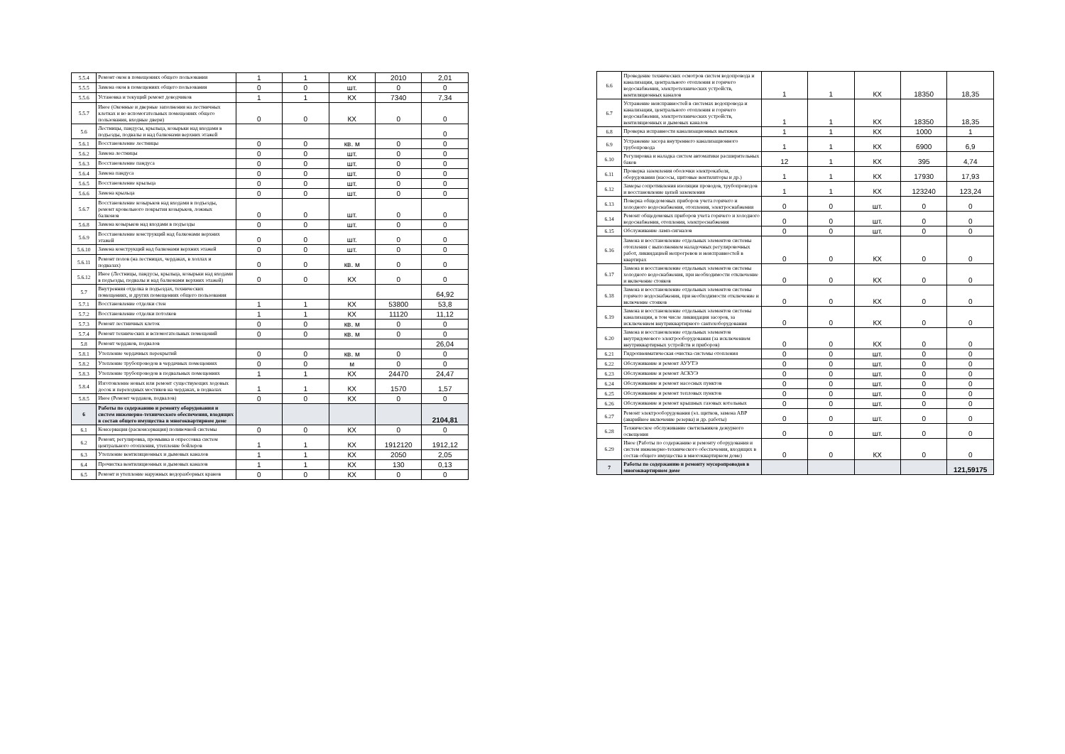| 5.5.4 | Ремонт окон в помещениях общего пользования | 1 | 1 | КХ | 2010 | 2,01 |
| 5.5.5 | Замена окон в помещениях общего пользования | 0 | 0 | шт. | 0 | 0 |
| 5.5.6 | Установка и текущий ремонт доводчиков | 1 | 1 | КХ | 7340 | 7,34 |
| 5.5.7 | Иное (Оконные и дверные заполнения на лестничных клетках и во вспомогательных помещениях общего пользования, входные двери) | 0 | 0 | КХ | 0 | 0 |
| 5.6 | Лестницы, пандусы, крыльца, козырьки над входами в подъезды, подвалы и над балконами верхних этажей | | | | | 0 |
| 5.6.1 | Восстановление лестницы | 0 | 0 | кв. м | 0 | 0 |
| 5.6.2 | Замена лестницы | 0 | 0 | шт. | 0 | 0 |
| 5.6.3 | Восстановление пандуса | 0 | 0 | шт. | 0 | 0 |
| 5.6.4 | Замена пандуса | 0 | 0 | шт. | 0 | 0 |
| 5.6.5 | Восстановление крыльца | 0 | 0 | шт. | 0 | 0 |
| 5.6.6 | Замена крыльца | 0 | 0 | шт. | 0 | 0 |
| 5.6.7 | Восстановление козырьков над входами в подъезды, ремонт кровельного покрытия козырьков, ложных балконов | 0 | 0 | шт. | 0 | 0 |
| 5.6.8 | Замена козырьков над входами в подъезды | 0 | 0 | шт. | 0 | 0 |
| 5.6.9 | Восстановление конструкций над балконами верхних этажей | 0 | 0 | шт. | 0 | 0 |
| 5.6.10 | Замена конструкций над балконами верхних этажей | 0 | 0 | шт. | 0 | 0 |
| 5.6.11 | Ремонт полов (на лестницах, чердаках, в холлах и подвалах) | 0 | 0 | кв. м | 0 | 0 |
| 5.6.12 | Иное (Лестницы, пандусы, крыльца, козырьки над входами в подъезды, подвалы и над балконами верхних этажей) | 0 | 0 | КХ | 0 | 0 |
| 5.7 | Внутренняя отделка в подъездах, технических помещениях, и других помещениях общего пользования | | | | | 64,92 |
| 5.7.1 | Восстановление отделки стен | 1 | 1 | КХ | 53800 | 53,8 |
| 5.7.2 | Восстановление отделки потолков | 1 | 1 | КХ | 11120 | 11,12 |
| 5.7.3 | Ремонт лестничных клеток | 0 | 0 | кв. м | 0 | 0 |
| 5.7.4 | Ремонт технических и вспомогательных помещений | 0 | 0 | кв. м | 0 | 0 |
| 5.8 | Ремонт чердаков, подвалов | | | | | 26,04 |
| 5.8.1 | Утепление чердачных перекрытий | 0 | 0 | кв. м | 0 | 0 |
| 5.8.2 | Утепление трубопроводов в чердачных помещениях | 0 | 0 | м | 0 | 0 |
| 5.8.3 | Утепление трубопроводов в подвальных помещениях | 1 | 1 | КХ | 24470 | 24,47 |
| 5.8.4 | Изготовление новых или ремонт существующих ходовых досок и переходных мостиков на чердаках, в подвалах | 1 | 1 | КХ | 1570 | 1,57 |
| 5.8.5 | Иное (Ремонт чердаков, подвалов) | 0 | 0 | КХ | 0 | 0 |
| 6 | Работы по содержанию и ремонту оборудования и систем инженерно-технического обеспечения, входящих в состав общего имущества в многоквартирном доме | | | | | 2104,81 |
| 6.1 | Консервация (расконсервация) поливочной системы | 0 | 0 | КХ | 0 | 0 |
| 6.2 | Ремонт, регулировка, промывка и опрессовка систем центрального отопления, утепление бойлеров | 1 | 1 | КХ | 1912120 | 1912,12 |
| 6.3 | Утепление вентиляционных и дымовых каналов | 1 | 1 | КХ | 2050 | 2,05 |
| 6.4 | Прочистка вентиляционных и дымовых каналов | 1 | 1 | КХ | 130 | 0,13 |
| 6.5 | Ремонт и утепление наружных водоразборных кранов | 0 | 0 | КХ | 0 | 0 |
| 6.6 | Проведение технических осмотров систем водопровода и канализации, центрального отопления и горячего водоснабжения, электротехнических устройств, вентиляционных каналов | 1 | 1 | КХ | 18350 | 18,35 |
| 6.7 | Устранение неисправностей в системах водопровода и канализации, центрального отопления и горячего водоснабжения, электротехнических устройств, вентиляционных и дымовых каналов | 1 | 1 | КХ | 18350 | 18,35 |
| 6.8 | Проверка исправности канализационных вытяжек | 1 | 1 | КХ | 1000 | 1 |
| 6.9 | Устранение засора внутреннего канализационного трубопровода | 1 | 1 | КХ | 6900 | 6,9 |
| 6.10 | Регулировка и наладка систем автоматики расширительных баков | 12 | 1 | КХ | 395 | 4,74 |
| 6.11 | Проверка заземления оболочки электрокабеля, оборудования (насосы, щитовые вентиляторы и др.) | 1 | 1 | КХ | 17930 | 17,93 |
| 6.12 | Замеры сопротивления изоляции проводов, трубопроводов и восстановление цепей заземления | 1 | 1 | КХ | 123240 | 123,24 |
| 6.13 | Поверка общедомовых приборов учета горячего и холодного водоснабжения, отопления, электроснабжения | 0 | 0 | шт. | 0 | 0 |
| 6.14 | Ремонт общедомовых приборов учета горячего и холодного водоснабжения, отопления, электроснабжения | 0 | 0 | шт. | 0 | 0 |
| 6.15 | Обслуживание ламп-сигналов | 0 | 0 | шт. | 0 | 0 |
| 6.16 | Замена и восстановление отдельных элементов системы отопления с выполнением наладочных регулировочных работ, ликвидацией непрогревов и неисправностей в квартирах | 0 | 0 | КХ | 0 | 0 |
| 6.17 | Замена и восстановление отдельных элементов системы холодного водоснабжения, при необходимости отключение и включение стояков | 0 | 0 | КХ | 0 | 0 |
| 6.18 | Замена и восстановление отдельных элементов системы горячего водоснабжения, при необходимости отключение и включение стояков | 0 | 0 | КХ | 0 | 0 |
| 6.19 | Замена и восстановление отдельных элементов системы канализации, в том числе ликвидация засоров, за исключением внутриквартирного сантехоборудования | 0 | 0 | КХ | 0 | 0 |
| 6.20 | Замена и восстановление отдельных элементов внутридомового электрооборудования (за исключением внутриквартирных устройств и приборов) | 0 | 0 | КХ | 0 | 0 |
| 6.21 | Гидропневматическая очистка системы отопления | 0 | 0 | шт. | 0 | 0 |
| 6.22 | Обслуживание и ремонт АУУТЭ | 0 | 0 | шт. | 0 | 0 |
| 6.23 | Обслуживание и ремонт АСКУЭ | 0 | 0 | шт. | 0 | 0 |
| 6.24 | Обслуживание и ремонт насосных пунктов | 0 | 0 | шт. | 0 | 0 |
| 6.25 | Обслуживание и ремонт тепловых пунктов | 0 | 0 | шт. | 0 | 0 |
| 6.26 | Обслуживание и ремонт крышных газовых котельных | 0 | 0 | шт. | 0 | 0 |
| 6.27 | Ремонт электрооборудования (эл. щитков, замена АВР (аварийное включение резерва) и др. работы) | 0 | 0 | шт. | 0 | 0 |
| 6.28 | Техническое обслуживание светильников дежурного освещения | 0 | 0 | шт. | 0 | 0 |
| 6.29 | Иное (Работы по содержанию и ремонту оборудования и систем инженерно-технического обеспечения, входящих в состав общего имущества в многоквартирном доме) | 0 | 0 | КХ | 0 | 0 |
| 7 | Работы по содержанию и ремонту мусоропроводов в многоквартирном доме | | | | | 121,59175 |